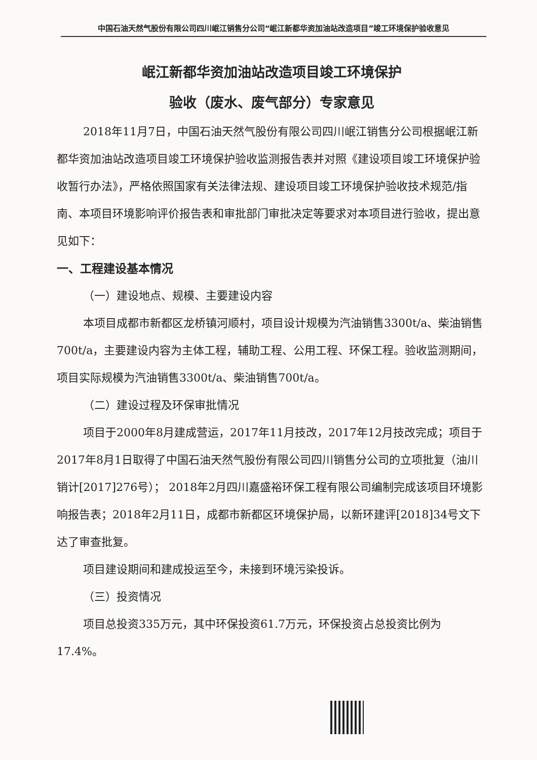中国石油天然气股份有限公司四川岷江销售分公司“岷江新都华资加油站改造项目”竣工环境保护验收意见
岷江新都华资加油站改造项目竣工环境保护
验收（废水、废气部分）专家意见
2018年11月7日，中国石油天然气股份有限公司四川岷江销售分公司根据岷江新都华资加油站改造项目竣工环境保护验收监测报告表并对照《建设项目竣工环境保护验收暂行办法》，严格依照国家有关法律法规、建设项目竣工环境保护验收技术规范/指南、本项目环境影响评价报告表和审批部门审批决定等要求对本项目进行验收，提出意见如下：
一、工程建设基本情况
（一）建设地点、规模、主要建设内容
本项目成都市新都区龙桥镇河顺村，项目设计规模为汽油销售3300t/a、柴油销售700t/a，主要建设内容为主体工程，辅助工程、公用工程、环保工程。验收监测期间，项目实际规模为汽油销售3300t/a、柴油销售700t/a。
（二）建设过程及环保审批情况
项目于2000年8月建成营运，2017年11月技改，2017年12月技改完成；项目于2017年8月1日取得了中国石油天然气股份有限公司四川销售分公司的立项批复（油川销计[2017]276号）； 2018年2月四川嘉盛裕环保工程有限公司编制完成该项目环境影响报告表；2018年2月11日，成都市新都区环境保护局，以新环建评[2018]34号文下达了审查批复。
项目建设期间和建成投运至今，未接到环境污染投诉。
（三）投资情况
项目总投资335万元，其中环保投资61.7万元，环保投资占总投资比例为17.4%。